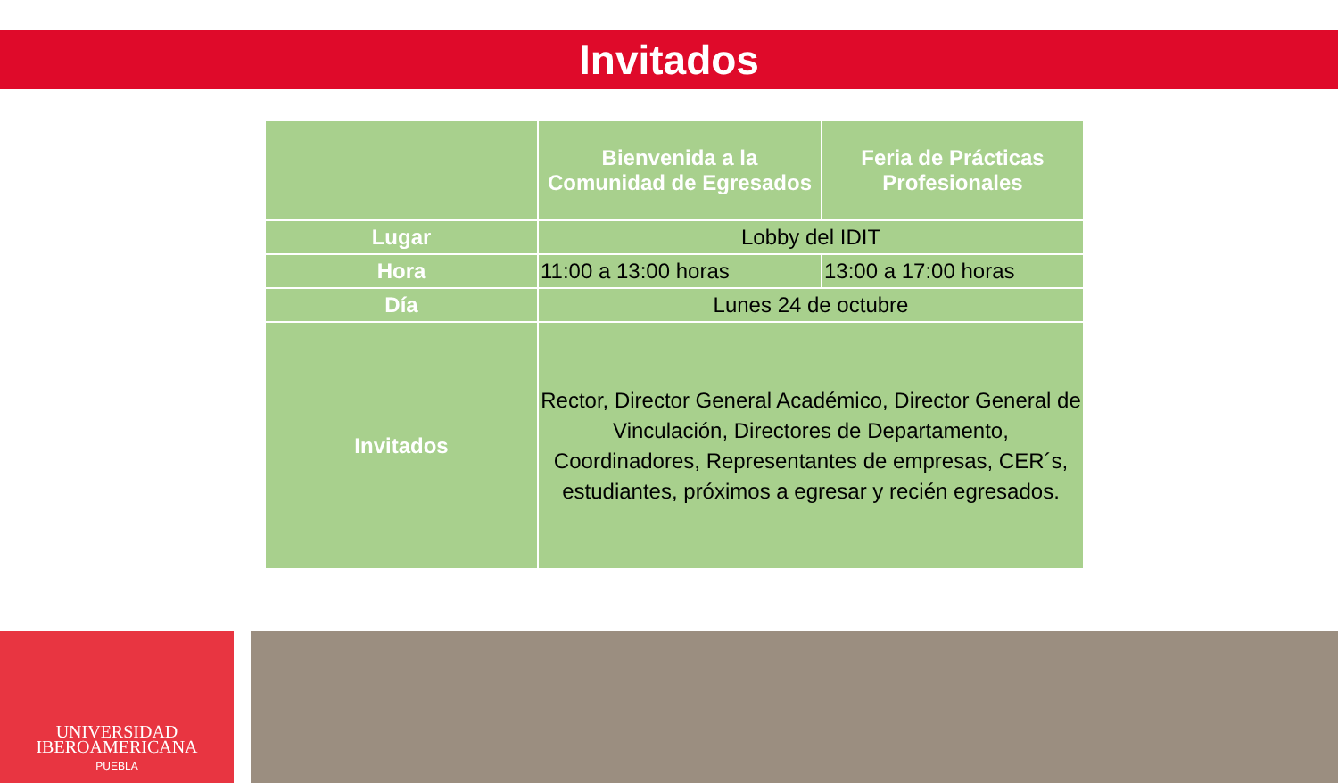Invitados
| | Bienvenida a la Comunidad de Egresados | Feria de Prácticas Profesionales |
| --- | --- | --- |
| Lugar | Lobby del IDIT | |
| Hora | 11:00 a 13:00 horas | 13:00 a 17:00 horas |
| Día | Lunes 24 de octubre | |
| Invitados | Rector, Director General Académico, Director General de Vinculación, Directores de Departamento, Coordinadores, Representantes de empresas, CER´s, estudiantes, próximos a egresar y recién egresados. | |
UNIVERSIDAD
IBEROAMERICANA
PUEBLA